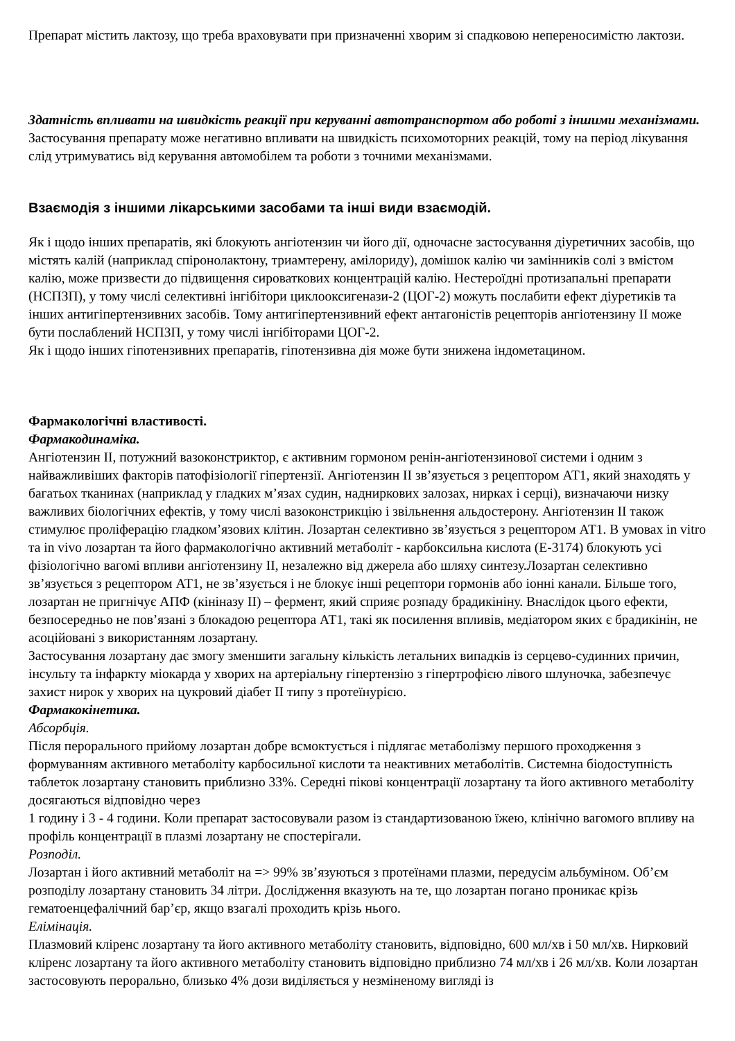Препарат містить лактозу, що треба враховувати при призначенні хворим зі спадковою непереносимістю лактози.
Здатність впливати на швидкість реакції при керуванні автотранспортом або роботі з іншими механізмами. Застосування препарату може негативно впливати на швидкість психомоторних реакцій, тому на період лікування слід утримуватись від керування автомобілем та роботи з точними механізмами.
Взаємодія з іншими лікарськими засобами та інші види взаємодій.
Як і щодо інших препаратів, які блокують ангіотензин чи його дії, одночасне застосування діуретичних засобів, що містять калій (наприклад спіронолактону, триамтерену, амілориду), домішок калію чи замінників солі з вмістом калію, може призвести до підвищення сироваткових концентрацій калію. Нестероїдні протизапальні препарати (НСПЗП), у тому числі селективні інгібітори циклооксигенази-2 (ЦОГ-2) можуть послабити ефект діуретиків та інших антигіпертензивних засобів. Тому антигіпертензивний ефект антагоністів рецепторів ангіотензину II може бути послаблений НСПЗП, у тому числі інгібіторами ЦОГ-2.
Як і щодо інших гіпотензивних препаратів, гіпотензивна дія може бути знижена індометацином.
Фармакологічні властивості.
Фармакодинаміка.
Ангіотензин II, потужний вазоконстриктор, є активним гормоном ренін-ангіотензинової системи і одним з найважливіших факторів патофізіології гіпертензії. Ангіотензин II зв’язується з рецептором АТ1, який знаходять у багатьох тканинах (наприклад у гладких м’язах судин, надниркових залозах, нирках і серці), визначаючи низку важливих біологічних ефектів, у тому числі вазоконстрикцію і звільнення альдостерону. Ангіотензин II також стимулює проліферацію гладком’язових клітин. Лозартан селективно зв’язується з рецептором АТ1. В умовах in vitro та in vivo лозартан та його фармакологічно активний метаболіт - карбоксильна кислота (Е-3174) блокують усі фізіологічно вагомі впливи ангіотензину II, незалежно від джерела або шляху синтезу.Лозартан селективно зв’язується з рецептором АТ1, не зв’язується і не блокує інші рецептори гормонів або іонні канали. Більше того, лозартан не пригнічує АПФ (кініназу II) – фермент, який сприяє розпаду брадикініну. Внаслідок цього ефекти, безпосередньо не пов’язані з блокадою рецептора АТ1, такі як посилення впливів, медіатором яких є брадикінін, не асоційовані з використанням лозартану.
Застосування лозартану дає змогу зменшити загальну кількість летальних випадків із серцево-судинних причин, інсульту та інфаркту міокарда у хворих на артеріальну гіпертензію з гіпертрофією лівого шлуночка, забезпечує захист нирок у хворих на цукровий діабет II типу з протеїнурією.
Фармакокінетика.
Абсорбція.
Після перорального прийому лозартан добре всмоктується і підлягає метаболізму першого проходження з формуванням активного метаболіту карбосильної кислоти та неактивних метаболітів. Системна біодоступність таблеток лозартану становить приблизно 33%. Середні пікові концентрації лозартану та його активного метаболіту досягаються відповідно через
1 годину і 3 - 4 години. Коли препарат застосовували разом із стандартизованою їжею, клінічно вагомого впливу на профіль концентрації в плазмі лозартану не спостерігали.
Розподіл.
Лозартан і його активний метаболіт на => 99% зв’язуються з протеїнами плазми, передусім альбуміном. Об’єм розподілу лозартану становить 34 літри. Дослідження вказують на те, що лозартан погано проникає крізь гематоенцефалічний бар’єр, якщо взагалі проходить крізь нього.
Елімінація.
Плазмовий кліренс лозартану та його активного метаболіту становить, відповідно, 600 мл/хв і 50 мл/хв. Нирковий кліренс лозартану та його активного метаболіту становить відповідно приблизно 74 мл/хв і 26 мл/хв. Коли лозартан застосовують перорально, близько 4% дози виділяється у незміненому вигляді із